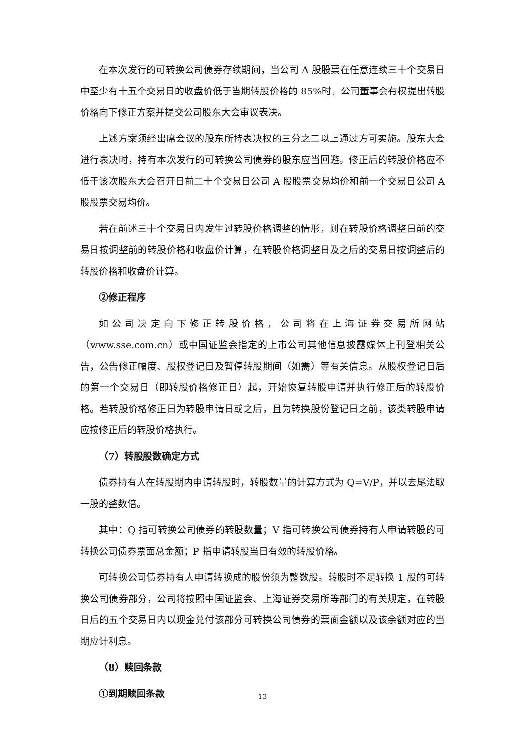在本次发行的可转换公司债券存续期间，当公司 A 股股票在任意连续三十个交易日中至少有十五个交易日的收盘价低于当期转股价格的 85%时，公司董事会有权提出转股价格向下修正方案并提交公司股东大会审议表决。
上述方案须经出席会议的股东所持表决权的三分之二以上通过方可实施。股东大会进行表决时，持有本次发行的可转换公司债券的股东应当回避。修正后的转股价格应不低于该次股东大会召开日前二十个交易日公司 A 股股票交易均价和前一个交易日公司 A 股股票交易均价。
若在前述三十个交易日内发生过转股价格调整的情形，则在转股价格调整日前的交易日按调整前的转股价格和收盘价计算，在转股价格调整日及之后的交易日按调整后的转股价格和收盘价计算。
②修正程序
如公司决定向下修正转股价格，公司将在上海证券交易所网站（www.sse.com.cn）或中国证监会指定的上市公司其他信息披露媒体上刊登相关公告，公告修正幅度、股权登记日及暂停转股期间（如需）等有关信息。从股权登记日后的第一个交易日（即转股价格修正日）起，开始恢复转股申请并执行修正后的转股价格。若转股价格修正日为转股申请日或之后，且为转换股份登记日之前，该类转股申请应按修正后的转股价格执行。
（7）转股股数确定方式
债券持有人在转股期内申请转股时，转股数量的计算方式为 Q=V/P，并以去尾法取一股的整数倍。
其中：Q 指可转换公司债券的转股数量；V 指可转换公司债券持有人申请转股的可转换公司债券票面总金额；P 指申请转股当日有效的转股价格。
可转换公司债券持有人申请转换成的股份须为整数股。转股时不足转换 1 股的可转换公司债券部分，公司将按照中国证监会、上海证券交易所等部门的有关规定，在转股日后的五个交易日内以现金兑付该部分可转换公司债券的票面金额以及该余额对应的当期应计利息。
（8）赎回条款
①到期赎回条款
13